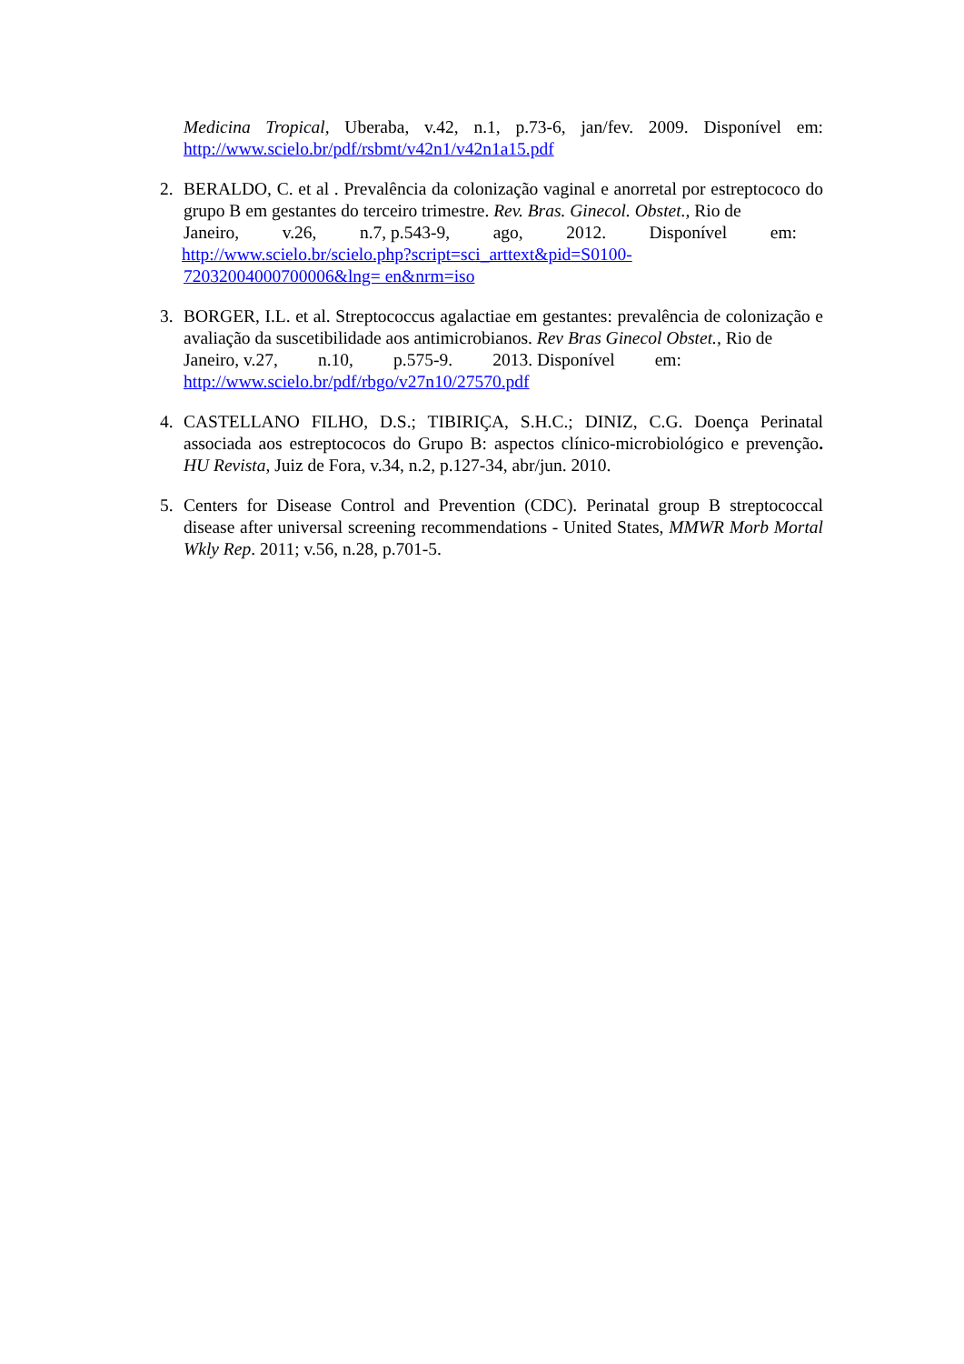Medicina Tropical, Uberaba, v.42, n.1, p.73-6, jan/fev. 2009. Disponível em: http://www.scielo.br/pdf/rsbmt/v42n1/v42n1a15.pdf
2. BERALDO, C. et al . Prevalência da colonização vaginal e anorretal por estreptococo do grupo B em gestantes do terceiro trimestre. Rev. Bras. Ginecol. Obstet., Rio de
Janeiro, v.26, n.7, p.543-9, ago, 2012. Disponível em:
http://www.scielo.br/scielo.php?script=sci_arttext&pid=S0100-
72032004000700006&lng= en&nrm=iso
3. BORGER, I.L. et al. Streptococcus agalactiae em gestantes: prevalência de colonização e avaliação da suscetibilidade aos antimicrobianos. Rev Bras Ginecol Obstet., Rio de
Janeiro, v.27, n.10, p.575-9. 2013. Disponível em:
http://www.scielo.br/pdf/rbgo/v27n10/27570.pdf
4. CASTELLANO FILHO, D.S.; TIBIRIÇA, S.H.C.; DINIZ, C.G. Doença Perinatal associada aos estreptococos do Grupo B: aspectos clínico-microbiológico e prevenção. HU Revista, Juiz de Fora, v.34, n.2, p.127-34, abr/jun. 2010.
5. Centers for Disease Control and Prevention (CDC). Perinatal group B streptococcal disease after universal screening recommendations - United States, MMWR Morb Mortal Wkly Rep. 2011; v.56, n.28, p.701-5.